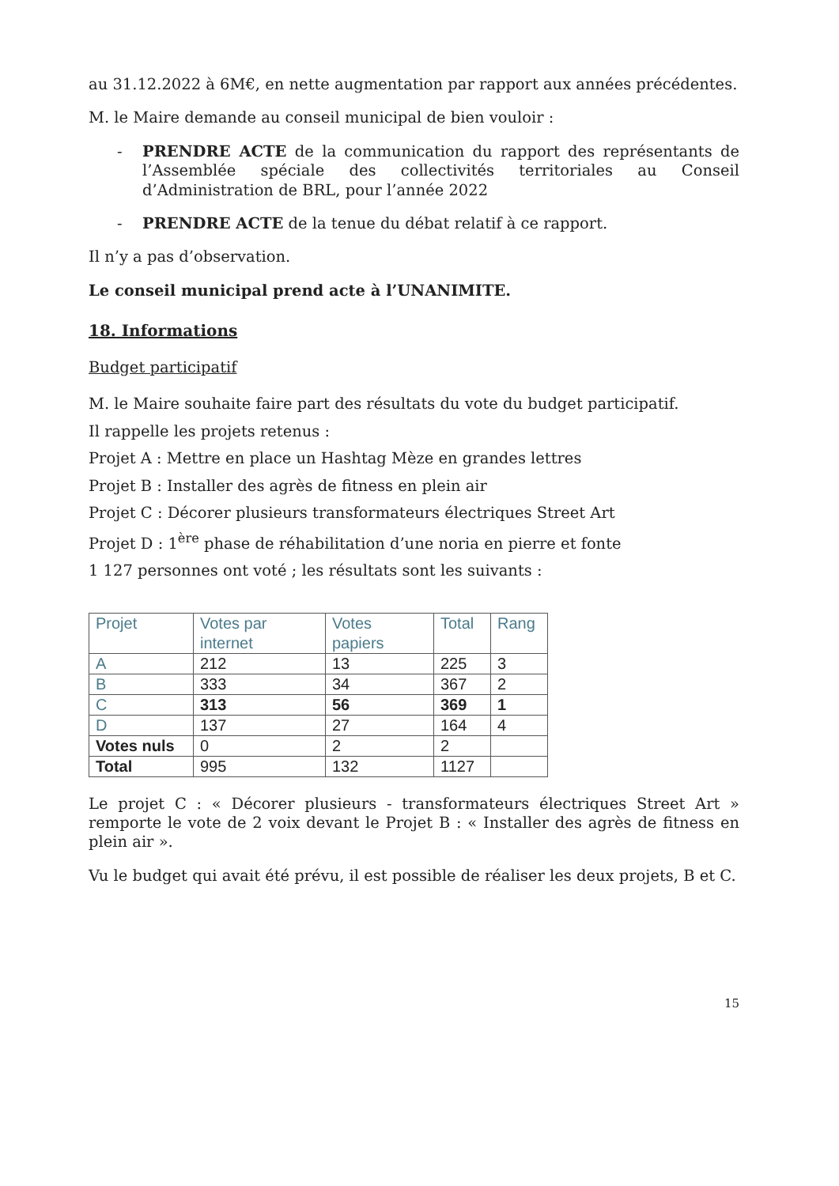au 31.12.2022 à 6M€, en nette augmentation par rapport aux années précédentes.
M. le Maire demande au conseil municipal de bien vouloir :
- PRENDRE ACTE de la communication du rapport des représentants de l’Assemblée spéciale des collectivités territoriales au Conseil d’Administration de BRL, pour l’année 2022
- PRENDRE ACTE de la tenue du débat relatif à ce rapport.
Il n’y a pas d’observation.
Le conseil municipal prend acte à l’UNANIMITE.
18. Informations
Budget participatif
M. le Maire souhaite faire part des résultats du vote du budget participatif.
Il rappelle les projets retenus :
Projet A : Mettre en place un Hashtag Mèze en grandes lettres
Projet B : Installer des agrès de fitness en plein air
Projet C : Décorer plusieurs transformateurs électriques Street Art
Projet D : 1<sup>ère</sup> phase de réhabilitation d’une noria en pierre et fonte
1 127 personnes ont voté ; les résultats sont les suivants :
| Projet | Votes par internet | Votes papiers | Total | Rang |
| --- | --- | --- | --- | --- |
| A | 212 | 13 | 225 | 3 |
| B | 333 | 34 | 367 | 2 |
| C | 313 | 56 | 369 | 1 |
| D | 137 | 27 | 164 | 4 |
| Votes nuls | 0 | 2 | 2 | |
| Total | 995 | 132 | 1127 | |
Le projet C : « Décorer plusieurs - transformateurs électriques Street Art » remporte le vote de 2 voix devant le Projet B : « Installer des agrès de fitness en plein air ».
Vu le budget qui avait été prévu, il est possible de réaliser les deux projets, B et C.
15